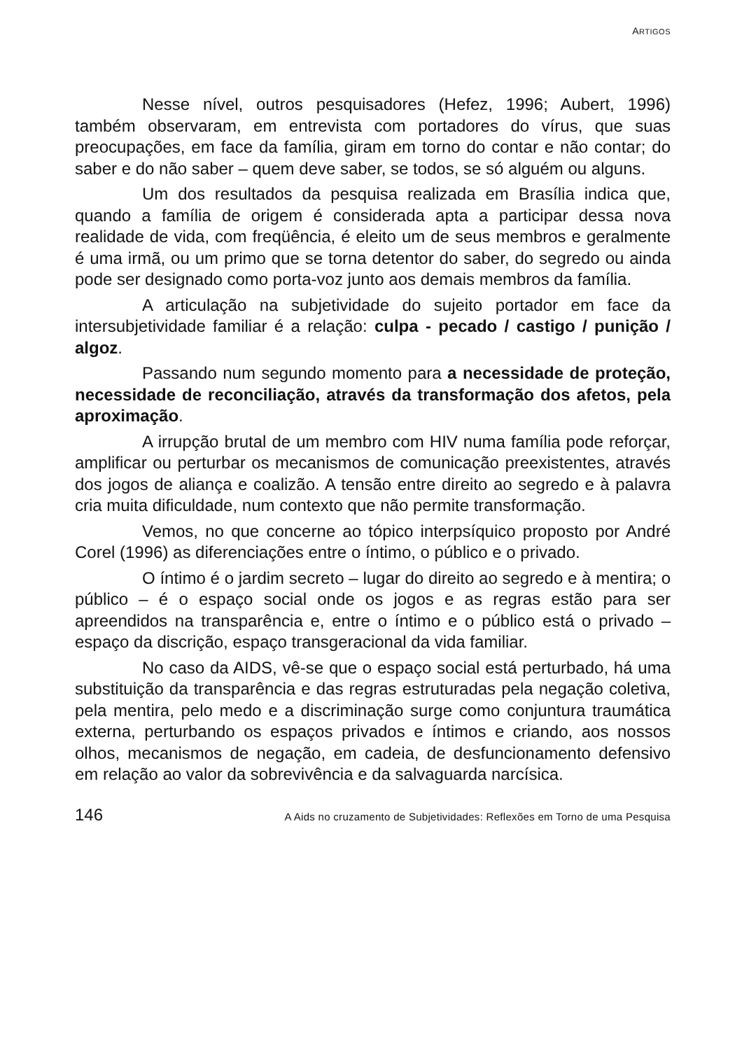ARTIGOS
Nesse nível, outros pesquisadores (Hefez, 1996; Aubert, 1996) também observaram, em entrevista com portadores do vírus, que suas preocupações, em face da família, giram em torno do contar e não contar; do saber e do não saber – quem deve saber, se todos, se só alguém ou alguns.
Um dos resultados da pesquisa realizada em Brasília indica que, quando a família de origem é considerada apta a participar dessa nova realidade de vida, com freqüência, é eleito um de seus membros e geralmente é uma irmã, ou um primo que se torna detentor do saber, do segredo ou ainda pode ser designado como porta-voz junto aos demais membros da família.
A articulação na subjetividade do sujeito portador em face da intersubjetividade familiar é a relação: culpa - pecado / castigo / punição / algoz.
Passando num segundo momento para a necessidade de proteção, necessidade de reconciliação, através da transformação dos afetos, pela aproximação.
A irrupção brutal de um membro com HIV numa família pode reforçar, amplificar ou perturbar os mecanismos de comunicação preexistentes, através dos jogos de aliança e coalizão. A tensão entre direito ao segredo e à palavra cria muita dificuldade, num contexto que não permite transformação.
Vemos, no que concerne ao tópico interpsíquico proposto por André Corel (1996) as diferenciações entre o íntimo, o público e o privado.
O íntimo é o jardim secreto – lugar do direito ao segredo e à mentira; o público – é o espaço social onde os jogos e as regras estão para ser apreendidos na transparência e, entre o íntimo e o público está o privado – espaço da discrição, espaço transgeracional da vida familiar.
No caso da AIDS, vê-se que o espaço social está perturbado, há uma substituição da transparência e das regras estruturadas pela negação coletiva, pela mentira, pelo medo e a discriminação surge como conjuntura traumática externa, perturbando os espaços privados e íntimos e criando, aos nossos olhos, mecanismos de negação, em cadeia, de desfuncionamento defensivo em relação ao valor da sobrevivência e da salvaguarda narcísica.
146 A Aids no cruzamento de Subjetividades: Reflexões em Torno de uma Pesquisa